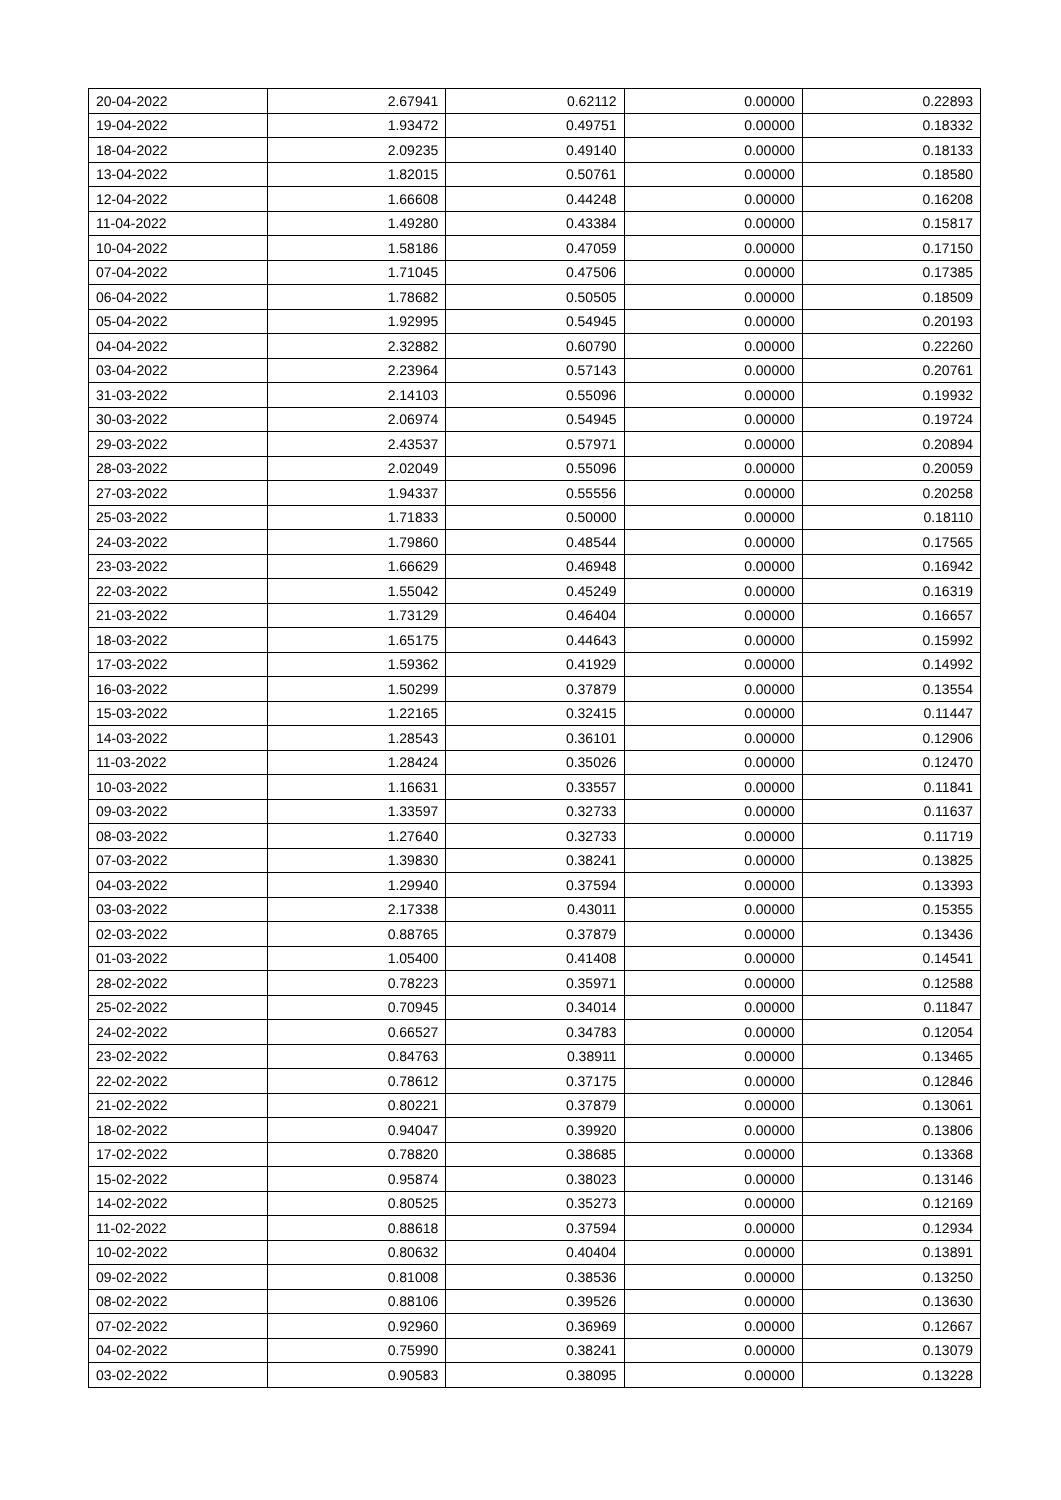| 20-04-2022 | 2.67941 | 0.62112 | 0.00000 | 0.22893 |
| 19-04-2022 | 1.93472 | 0.49751 | 0.00000 | 0.18332 |
| 18-04-2022 | 2.09235 | 0.49140 | 0.00000 | 0.18133 |
| 13-04-2022 | 1.82015 | 0.50761 | 0.00000 | 0.18580 |
| 12-04-2022 | 1.66608 | 0.44248 | 0.00000 | 0.16208 |
| 11-04-2022 | 1.49280 | 0.43384 | 0.00000 | 0.15817 |
| 10-04-2022 | 1.58186 | 0.47059 | 0.00000 | 0.17150 |
| 07-04-2022 | 1.71045 | 0.47506 | 0.00000 | 0.17385 |
| 06-04-2022 | 1.78682 | 0.50505 | 0.00000 | 0.18509 |
| 05-04-2022 | 1.92995 | 0.54945 | 0.00000 | 0.20193 |
| 04-04-2022 | 2.32882 | 0.60790 | 0.00000 | 0.22260 |
| 03-04-2022 | 2.23964 | 0.57143 | 0.00000 | 0.20761 |
| 31-03-2022 | 2.14103 | 0.55096 | 0.00000 | 0.19932 |
| 30-03-2022 | 2.06974 | 0.54945 | 0.00000 | 0.19724 |
| 29-03-2022 | 2.43537 | 0.57971 | 0.00000 | 0.20894 |
| 28-03-2022 | 2.02049 | 0.55096 | 0.00000 | 0.20059 |
| 27-03-2022 | 1.94337 | 0.55556 | 0.00000 | 0.20258 |
| 25-03-2022 | 1.71833 | 0.50000 | 0.00000 | 0.18110 |
| 24-03-2022 | 1.79860 | 0.48544 | 0.00000 | 0.17565 |
| 23-03-2022 | 1.66629 | 0.46948 | 0.00000 | 0.16942 |
| 22-03-2022 | 1.55042 | 0.45249 | 0.00000 | 0.16319 |
| 21-03-2022 | 1.73129 | 0.46404 | 0.00000 | 0.16657 |
| 18-03-2022 | 1.65175 | 0.44643 | 0.00000 | 0.15992 |
| 17-03-2022 | 1.59362 | 0.41929 | 0.00000 | 0.14992 |
| 16-03-2022 | 1.50299 | 0.37879 | 0.00000 | 0.13554 |
| 15-03-2022 | 1.22165 | 0.32415 | 0.00000 | 0.11447 |
| 14-03-2022 | 1.28543 | 0.36101 | 0.00000 | 0.12906 |
| 11-03-2022 | 1.28424 | 0.35026 | 0.00000 | 0.12470 |
| 10-03-2022 | 1.16631 | 0.33557 | 0.00000 | 0.11841 |
| 09-03-2022 | 1.33597 | 0.32733 | 0.00000 | 0.11637 |
| 08-03-2022 | 1.27640 | 0.32733 | 0.00000 | 0.11719 |
| 07-03-2022 | 1.39830 | 0.38241 | 0.00000 | 0.13825 |
| 04-03-2022 | 1.29940 | 0.37594 | 0.00000 | 0.13393 |
| 03-03-2022 | 2.17338 | 0.43011 | 0.00000 | 0.15355 |
| 02-03-2022 | 0.88765 | 0.37879 | 0.00000 | 0.13436 |
| 01-03-2022 | 1.05400 | 0.41408 | 0.00000 | 0.14541 |
| 28-02-2022 | 0.78223 | 0.35971 | 0.00000 | 0.12588 |
| 25-02-2022 | 0.70945 | 0.34014 | 0.00000 | 0.11847 |
| 24-02-2022 | 0.66527 | 0.34783 | 0.00000 | 0.12054 |
| 23-02-2022 | 0.84763 | 0.38911 | 0.00000 | 0.13465 |
| 22-02-2022 | 0.78612 | 0.37175 | 0.00000 | 0.12846 |
| 21-02-2022 | 0.80221 | 0.37879 | 0.00000 | 0.13061 |
| 18-02-2022 | 0.94047 | 0.39920 | 0.00000 | 0.13806 |
| 17-02-2022 | 0.78820 | 0.38685 | 0.00000 | 0.13368 |
| 15-02-2022 | 0.95874 | 0.38023 | 0.00000 | 0.13146 |
| 14-02-2022 | 0.80525 | 0.35273 | 0.00000 | 0.12169 |
| 11-02-2022 | 0.88618 | 0.37594 | 0.00000 | 0.12934 |
| 10-02-2022 | 0.80632 | 0.40404 | 0.00000 | 0.13891 |
| 09-02-2022 | 0.81008 | 0.38536 | 0.00000 | 0.13250 |
| 08-02-2022 | 0.88106 | 0.39526 | 0.00000 | 0.13630 |
| 07-02-2022 | 0.92960 | 0.36969 | 0.00000 | 0.12667 |
| 04-02-2022 | 0.75990 | 0.38241 | 0.00000 | 0.13079 |
| 03-02-2022 | 0.90583 | 0.38095 | 0.00000 | 0.13228 |